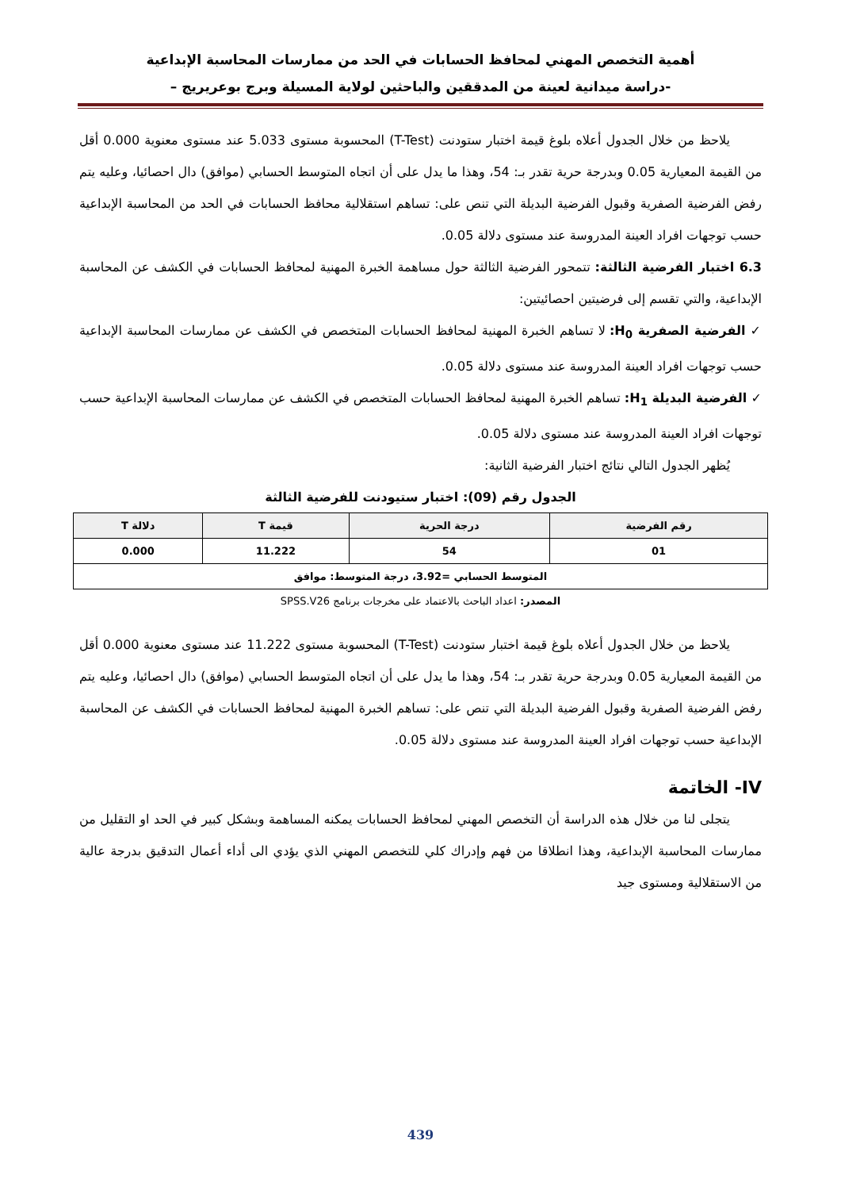أهمية التخصص المهني لمحافظ الحسابات في الحد من ممارسات المحاسبة الإبداعية
-دراسة ميدانية لعينة من المدققين والباحثين لولاية المسيلة وبرج بوعريريج –
يلاحظ من خلال الجدول أعلاه بلوغ قيمة اختبار ستودنت (T-Test) المحسوبة مستوى 5.033 عند مستوى معنوية 0.000 أقل من القيمة المعيارية 0.05 وبدرجة حرية تقدر بـ: 54، وهذا ما يدل على أن اتجاه المتوسط الحسابي (موافق) دال احصائيا، وعليه يتم رفض الفرضية الصفرية وقبول الفرضية البديلة التي تنص على: تساهم استقلالية محافظ الحسابات في الحد من المحاسبة الإبداعية حسب توجهات افراد العينة المدروسة عند مستوى دلالة 0.05.
6.3 اختبار الفرضية الثالثة: تتمحور الفرضية الثالثة حول مساهمة الخبرة المهنية لمحافظ الحسابات في الكشف عن المحاسبة الإبداعية، والتي تقسم إلى فرضيتين احصائيتين:
✓ الفرضية الصفرية H<sub>0</sub>: لا تساهم الخبرة المهنية لمحافظ الحسابات المتخصص في الكشف عن ممارسات المحاسبة الإبداعية حسب توجهات افراد العينة المدروسة عند مستوى دلالة 0.05.
✓ الفرضية البديلة H<sub>1</sub>: تساهم الخبرة المهنية لمحافظ الحسابات المتخصص في الكشف عن ممارسات المحاسبة الإبداعية حسب توجهات افراد العينة المدروسة عند مستوى دلالة 0.05.
يُظهر الجدول التالي نتائج اختبار الفرضية الثانية:
الجدول رقم (09): اختبار ستيودنت للفرضية الثالثة
| رقم الفرضية | درجة الحرية | قيمة T | دلالة T |
| --- | --- | --- | --- |
| 01 | 54 | 11.222 | 0.000 |
| المتوسط الحسابي =3.92، درجة المتوسط: موافق | | | |
المصدر: اعداد الباحث بالاعتماد على مخرجات برنامج SPSS.V26
يلاحظ من خلال الجدول أعلاه بلوغ قيمة اختبار ستودنت (T-Test) المحسوبة مستوى 11.222 عند مستوى معنوية 0.000 أقل من القيمة المعيارية 0.05 وبدرجة حرية تقدر بـ: 54، وهذا ما يدل على أن اتجاه المتوسط الحسابي (موافق) دال احصائيا، وعليه يتم رفض الفرضية الصفرية وقبول الفرضية البديلة التي تنص على: تساهم الخبرة المهنية لمحافظ الحسابات في الكشف عن المحاسبة الإبداعية حسب توجهات افراد العينة المدروسة عند مستوى دلالة 0.05.
IV- الخاتمة
يتجلى لنا من خلال هذه الدراسة أن التخصص المهني لمحافظ الحسابات يمكنه المساهمة وبشكل كبير في الحد او التقليل من ممارسات المحاسبة الإبداعية، وهذا انطلاقا من فهم وإدراك كلي للتخصص المهني الذي يؤدي الى أداء أعمال التدقيق بدرجة عالية من الاستقلالية ومستوى جيد
439